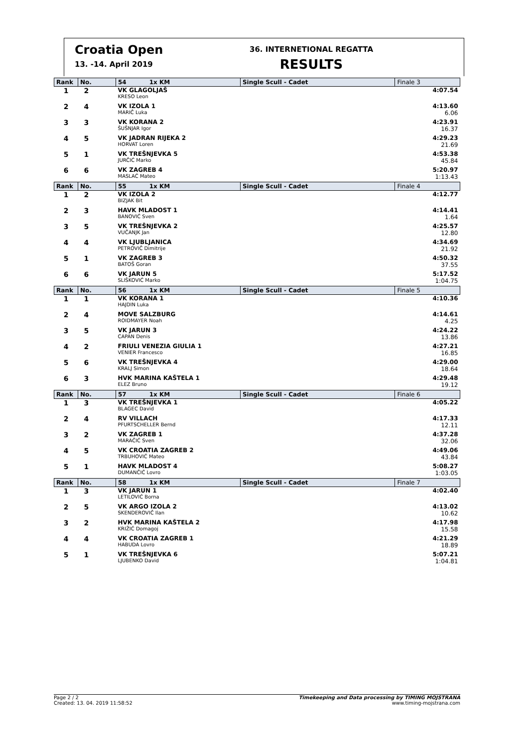Croatia Open
13. -14. April 2019
36. INTERNETIONAL REGATTA
RESULTS
| Rank | No. | 54 1x KM | Single Scull - Cadet | Finale 3 |
| --- | --- | --- | --- | --- |
| 1 | 2 | VK GLAGOLJAŠ KRESO Leon | | 4:07.54 |
| 2 | 4 | VK IZOLA 1 MARIČ Luka | | 4:13.60 6.06 |
| 3 | 3 | VK KORANA 2 ŠUŠNJAR Igor | | 4:23.91 16.37 |
| 4 | 5 | VK JADRAN RIJEKA 2 HORVAT Loren | | 4:29.23 21.69 |
| 5 | 1 | VK TREŠNJEVKA 5 JURČIĆ Marko | | 4:53.38 45.84 |
| 6 | 6 | VK ZAGREB 4 MASLAĆ Mateo | | 5:20.97 1:13.43 |
| Rank | No. | 55 1x KM | Single Scull - Cadet | Finale 4 |
| 1 | 2 | VK IZOLA 2 BIZJAK Bit | | 4:12.77 |
| 2 | 3 | HAVK MLADOST 1 BANOVIĆ Sven | | 4:14.41 1.64 |
| 3 | 5 | VK TREŠNJEVKA 2 VUČANJK Jan | | 4:25.57 12.80 |
| 4 | 4 | VK LJUBLJANICA PETROVIČ Dimitrije | | 4:34.69 21.92 |
| 5 | 1 | VK ZAGREB 3 BATOŠ Goran | | 4:50.32 37.55 |
| 6 | 6 | VK JARUN 5 SLIŠKOVIĆ Marko | | 5:17.52 1:04.75 |
| Rank | No. | 56 1x KM | Single Scull - Cadet | Finale 5 |
| 1 | 1 | VK KORANA 1 HAJDIN Luka | | 4:10.36 |
| 2 | 4 | MOVE SALZBURG ROIDMAYER Noah | | 4:14.61 4.25 |
| 3 | 5 | VK JARUN 3 CAPAN Denis | | 4:24.22 13.86 |
| 4 | 2 | FRIULI VENEZIA GIULIA 1 VENIER Francesco | | 4:27.21 16.85 |
| 5 | 6 | VK TREŠNJEVKA 4 KRALJ Simon | | 4:29.00 18.64 |
| 6 | 3 | HVK MARINA KAŠTELA 1 ELEZ Bruno | | 4:29.48 19.12 |
| Rank | No. | 57 1x KM | Single Scull - Cadet | Finale 6 |
| 1 | 3 | VK TREŠNJEVKA 1 BLAGEC David | | 4:05.22 |
| 2 | 4 | RV VILLACH PFURTSCHELLER Bernd | | 4:17.33 12.11 |
| 3 | 2 | VK ZAGREB 1 MARAČIĆ Sven | | 4:37.28 32.06 |
| 4 | 5 | VK CROATIA ZAGREB 2 TRBUHOVIĆ Mateo | | 4:49.06 43.84 |
| 5 | 1 | HAVK MLADOST 4 DUMANČIĆ Lovro | | 5:08.27 1:03.05 |
| Rank | No. | 58 1x KM | Single Scull - Cadet | Finale 7 |
| 1 | 3 | VK JARUN 1 LETILOVIĆ Borna | | 4:02.40 |
| 2 | 5 | VK ARGO IZOLA 2 SKENDEROVIČ Ilan | | 4:13.02 10.62 |
| 3 | 2 | HVK MARINA KAŠTELA 2 KRIŽIĆ Domagoj | | 4:17.98 15.58 |
| 4 | 4 | VK CROATIA ZAGREB 1 HABUDA Lovro | | 4:21.29 18.89 |
| 5 | 1 | VK TREŠNJEVKA 6 LJUBENKO David | | 5:07.21 1:04.81 |
Page 2 / 2
Created: 13. 04. 2019 11:58:52
Timekeeping and Data processing by TIMING MOJSTRANA
www.timing-mojstrana.com